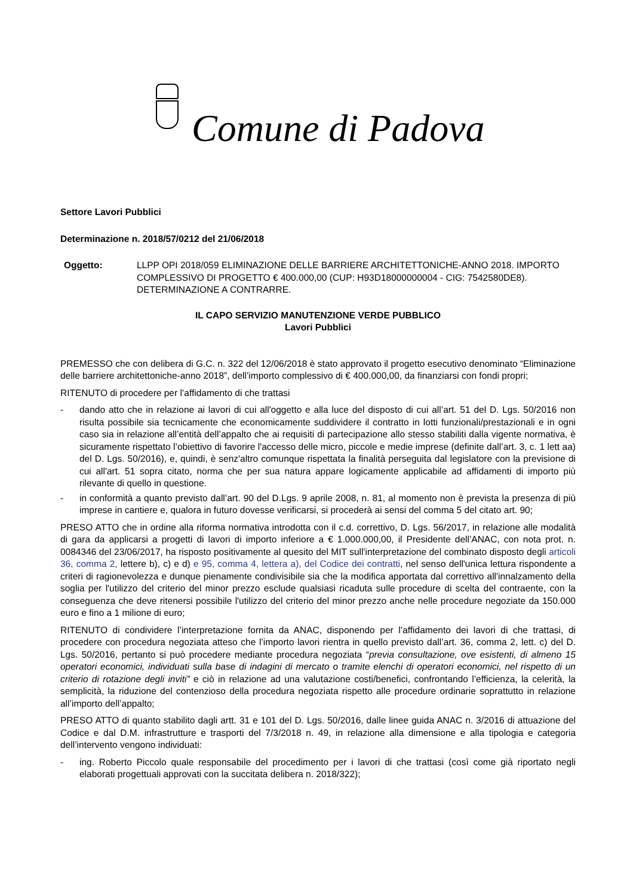Comune di Padova
Settore Lavori Pubblici
Determinazione n. 2018/57/0212 del 21/06/2018
Oggetto: LLPP OPI 2018/059 ELIMINAZIONE DELLE BARRIERE ARCHITETTONICHE-ANNO 2018. IMPORTO COMPLESSIVO DI PROGETTO € 400.000,00 (CUP: H93D18000000004 - CIG: 7542580DE8). DETERMINAZIONE A CONTRARRE.
IL CAPO SERVIZIO MANUTENZIONE VERDE PUBBLICO
Lavori Pubblici
PREMESSO che con delibera di G.C. n. 322 del 12/06/2018 è stato approvato il progetto esecutivo denominato “Eliminazione delle barriere architettoniche-anno 2018”, dell’importo complessivo di € 400.000,00, da finanziarsi con fondi propri;
RITENUTO di procedere per l’affidamento di che trattasi
- dando atto che in relazione ai lavori di cui all'oggetto e alla luce del disposto di cui all’art. 51 del D. Lgs. 50/2016 non risulta possibile sia tecnicamente che economicamente suddividere il contratto in lotti funzionali/prestazionali e in ogni caso sia in relazione all’entità dell’appalto che ai requisiti di partecipazione allo stesso stabiliti dalla vigente normativa, è sicuramente rispettato l’obiettivo di favorire l'accesso delle micro, piccole e medie imprese (definite dall’art. 3, c. 1 lett aa) del D. Lgs. 50/2016), e, quindi, è senz'altro comunque rispettata la finalità perseguita dal legislatore con la previsione di cui all'art. 51 sopra citato, norma che per sua natura appare logicamente applicabile ad affidamenti di importo più rilevante di quello in questione.
- in conformità a quanto previsto dall’art. 90 del D.Lgs. 9 aprile 2008, n. 81, al momento non è prevista la presenza di più imprese in cantiere e, qualora in futuro dovesse verificarsi, si procederà ai sensi del comma 5 del citato art. 90;
PRESO ATTO che in ordine alla riforma normativa introdotta con il c.d. correttivo, D. Lgs. 56/2017, in relazione alle modalità di gara da applicarsi a progetti di lavori di importo inferiore a € 1.000.000,00, il Presidente dell’ANAC, con nota prot. n. 0084346 del 23/06/2017, ha risposto positivamente al quesito del MIT sull'interpretazione del combinato disposto degli articoli 36, comma 2, lettere b), c) e d) e 95, comma 4, lettera a), del Codice dei contratti, nel senso dell'unica lettura rispondente a criteri di ragionevolezza e dunque pienamente condivisibile sia che la modifica apportata dal correttivo all'innalzamento della soglia per l'utilizzo del criterio del minor prezzo esclude qualsiasi ricaduta sulle procedure di scelta del contraente, con la conseguenza che deve ritenersi possibile l'utilizzo del criterio del minor prezzo anche nelle procedure negoziate da 150.000 euro e fino a 1 milione di euro;
RITENUTO di condividere l’interpretazione fornita da ANAC, disponendo per l’affidamento dei lavori di che trattasi, di procedere con procedura negoziata atteso che l’importo lavori rientra in quello previsto dall’art. 36, comma 2, lett. c) del D. Lgs. 50/2016, pertanto si può procedere mediante procedura negoziata “previa consultazione, ove esistenti, di almeno 15 operatori economici, individuati sulla base di indagini di mercato o tramite elenchi di operatori economici, nel rispetto di un criterio di rotazione degli inviti” e ciò in relazione ad una valutazione costi/benefici, confrontando l’efficienza, la celerità, la semplicità, la riduzione del contenzioso della procedura negoziata rispetto alle procedure ordinarie soprattutto in relazione all’importo dell’appalto;
PRESO ATTO di quanto stabilito dagli artt. 31 e 101 del D. Lgs. 50/2016, dalle linee guida ANAC n. 3/2016 di attuazione del Codice e dal D.M. infrastrutture e trasporti del 7/3/2018 n. 49, in relazione alla dimensione e alla tipologia e categoria dell’intervento vengono individuati:
- ing. Roberto Piccolo quale responsabile del procedimento per i lavori di che trattasi (così come già riportato negli elaborati progettuali approvati con la succitata delibera n. 2018/322);